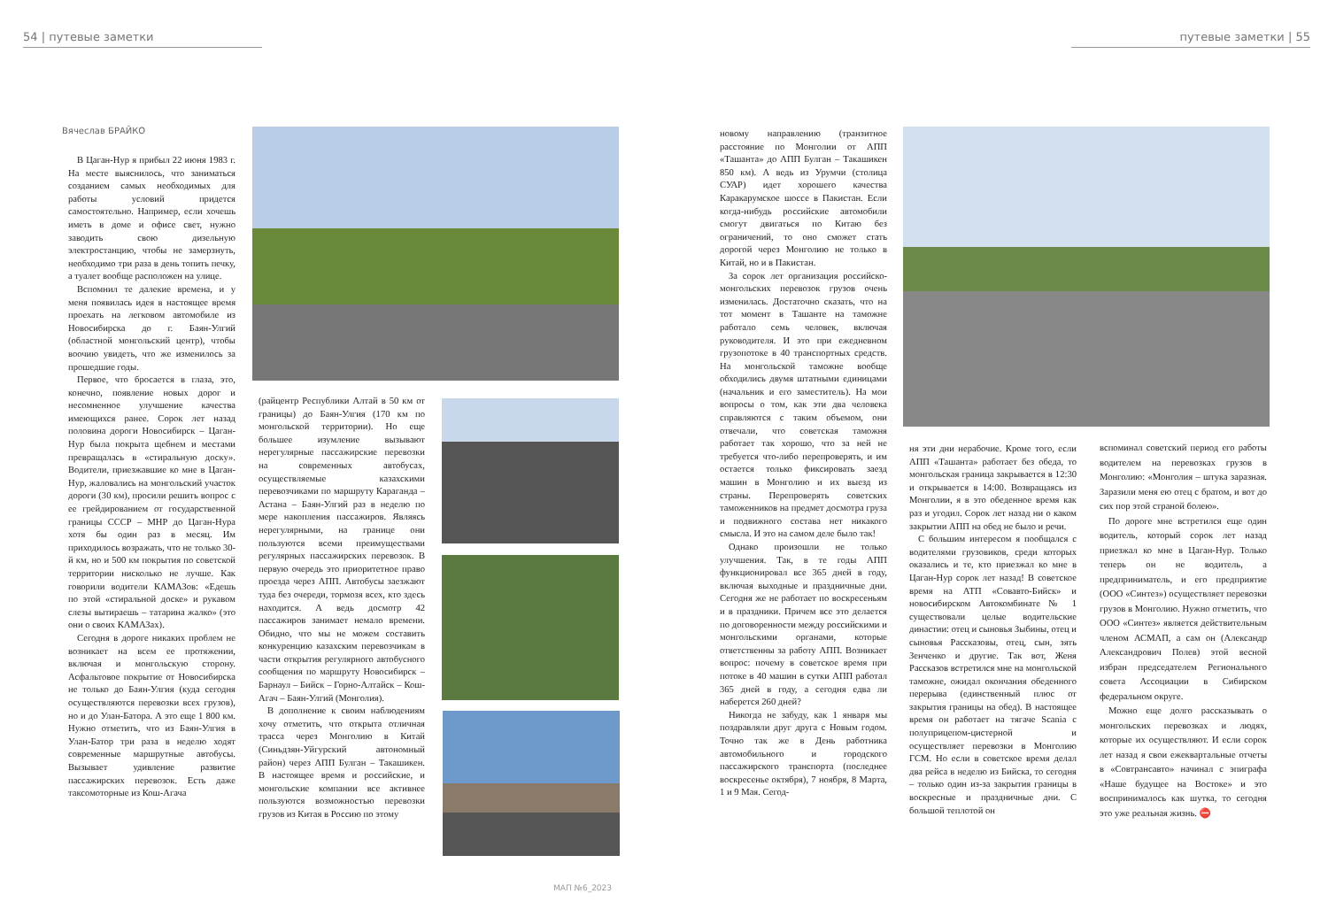54 | путевые заметки путевые заметки | 55
Вячеслав БРАЙКО
В Цаган-Нур я прибыл 22 июня 1983 г. На месте выяснилось, что заниматься созданием самых необходимых для работы условий придется самостоятельно. Например, если хочешь иметь в доме и офисе свет, нужно заводить свою дизельную электростанцию, чтобы не замерзнуть, необходимо три раза в день топить печку, а туалет вообще расположен на улице.
Вспомнил те далекие времена, и у меня появилась идея в настоящее время проехать на легковом автомобиле из Новосибирска до г. Баян-Улгий (областной монгольский центр), чтобы воочию увидеть, что же изменилось за прошедшие годы.
Первое, что бросается в глаза, это, конечно, появление новых дорог и несомненное улучшение качества имеющихся ранее. Сорок лет назад половина дороги Новосибирск – Цаган-Нур была покрыта щебнем и местами превращалась в «стиральную доску». Водители, приезжавшие ко мне в Цаган-Нур, жаловались на монгольский участок дороги (30 км), просили решить вопрос с ее грейдированием от государственной границы СССР – МНР до Цаган-Нура хотя бы один раз в месяц. Им приходилось возражать, что не только 30-й км, но и 500 км покрытия по советской территории нисколько не лучше. Как говорили водители КАМАЗов: «Едешь по этой «стиральной доске» и рукавом слезы вытираешь – татарина жалко» (это они о своих КАМАЗах).
Сегодня в дороге никаких проблем не возникает на всем ее протяжении, включая и монгольскую сторону. Асфальтовое покрытие от Новосибирска не только до Баян-Улгия (куда сегодня осуществляются перевозки всех грузов), но и до Улан-Батора. А это еще 1 800 км. Нужно отметить, что из Баян-Улгия в Улан-Батор три раза в неделю ходят современные маршрутные автобусы. Вызывает удивление развитие пассажирских перевозок. Есть даже таксомоторные из Кош-Агача
(райцентр Республики Алтай в 50 км от границы) до Баян-Улгия (170 км по монгольской территории). Но еще большее изумление вызывают нерегулярные пассажирские перевозки на современных автобусах, осуществляемые казахскими перевозчиками по маршруту Караганда – Астана – Баян-Улгий раз в неделю по мере накопления пассажиров. Являясь нерегулярными, на границе они пользуются всеми преимуществами регулярных пассажирских перевозок. В первую очередь это приоритетное право проезда через АПП. Автобусы заезжают туда без очереди, тормозя всех, кто здесь находится. А ведь досмотр 42 пассажиров занимает немало времени. Обидно, что мы не можем составить конкуренцию казахским перевозчикам в части открытия регулярного автобусного сообщения по маршруту Новосибирск – Барнаул – Бийск – Горно-Алтайск – Кош-Агач – Баян-Улгий (Монголия).
В дополнение к своим наблюдениям хочу отметить, что открыта отличная трасса через Монголию в Китай (Синьдзян-Уйгурский автономный район) через АПП Булган – Такашикен. В настоящее время и российские, и монгольские компании все активнее пользуются возможностью перевозки грузов из Китая в Россию по этому
новому направлению (транзитное расстояние по Монголии от АПП «Ташанта» до АПП Булган – Такашикен 850 км). А ведь из Урумчи (столица СУАР) идет хорошего качества Каракарумское шоссе в Пакистан. Если когда-нибудь российские автомобили смогут двигаться по Китаю без ограничений, то оно сможет стать дорогой через Монголию не только в Китай, но и в Пакистан.
За сорок лет организация российско-монгольских перевозок грузов очень изменилась. Достаточно сказать, что на тот момент в Ташанте на таможне работало семь человек, включая руководителя. И это при ежедневном грузопотоке в 40 транспортных средств. На монгольской таможне вообще обходились двумя штатными единицами (начальник и его заместитель). На мои вопросы о том, как эти два человека справляются с таким объемом, они отвечали, что советская таможня работает так хорошо, что за ней не требуется что-либо перепроверять, и им остается только фиксировать заезд машин в Монголию и их выезд из страны. Перепроверять советских таможенников на предмет досмотра груза и подвижного состава нет никакого смысла. И это на самом деле было так!
Однако произошли не только улучшения. Так, в те годы АПП функционировал все 365 дней в году, включая выходные и праздничные дни. Сегодня же не работает по воскресеньям и в праздники. Причем все это делается по договоренности между российскими и монгольскими органами, которые ответственны за работу АПП. Возникает вопрос: почему в советское время при потоке в 40 машин в сутки АПП работал 365 дней в году, а сегодня едва ли наберется 260 дней?
Никогда не забуду, как 1 января мы поздравляли друг друга с Новым годом. Точно так же в День работника автомобильного и городского пассажирского транспорта (последнее воскресенье октября), 7 ноября, 8 Марта, 1 и 9 Мая. Сегод-
ня эти дни нерабочие. Кроме того, если АПП «Ташанта» работает без обеда, то монгольская граница закрывается в 12:30 и открывается в 14:00. Возвращаясь из Монголии, я в это обеденное время как раз и угодил. Сорок лет назад ни о каком закрытии АПП на обед не было и речи.
С большим интересом я пообщался с водителями грузовиков, среди которых оказались и те, кто приезжал ко мне в Цаган-Нур сорок лет назад! В советское время на АТП «Совавто-Бийск» и новосибирском Автокомбинате № 1 существовали целые водительские династии: отец и сыновья Зыбины, отец и сыновья Рассказовы, отец, сын, зять Зенченко и другие. Так вот, Женя Рассказов встретился мне на монгольской таможне, ожидал окончания обеденного перерыва (единственный плюс от закрытия границы на обед). В настоящее время он работает на тягаче Scania с полуприцепом-цистерной и осуществляет перевозки в Монголию ГСМ. Но если в советское время делал два рейса в неделю из Бийска, то сегодня – только один из-за закрытия границы в воскресные и праздничные дни. С большой теплотой он
вспоминал советский период его работы водителем на перевозках грузов в Монголию: «Монголия – штука заразная. Заразили меня ею отец с братом, и вот до сих пор этой страной болею».
По дороге мне встретился еще один водитель, который сорок лет назад приезжал ко мне в Цаган-Нур. Только теперь он не водитель, а предприниматель, и его предприятие (ООО «Синтез») осуществляет перевозки грузов в Монголию. Нужно отметить, что ООО «Синтез» является действительным членом АСМАП, а сам он (Александр Александрович Полев) этой весной избран председателем Регионального совета Ассоциации в Сибирском федеральном округе.
Можно еще долго рассказывать о монгольских перевозках и людях, которые их осуществляют. И если сорок лет назад я свои ежеквартальные отчеты в «Совтрансавто» начинал с эпиграфа «Наше будущее на Востоке» и это воспринималось как шутка, то сегодня это уже реальная жизнь. ⛔
МАП №6_2023